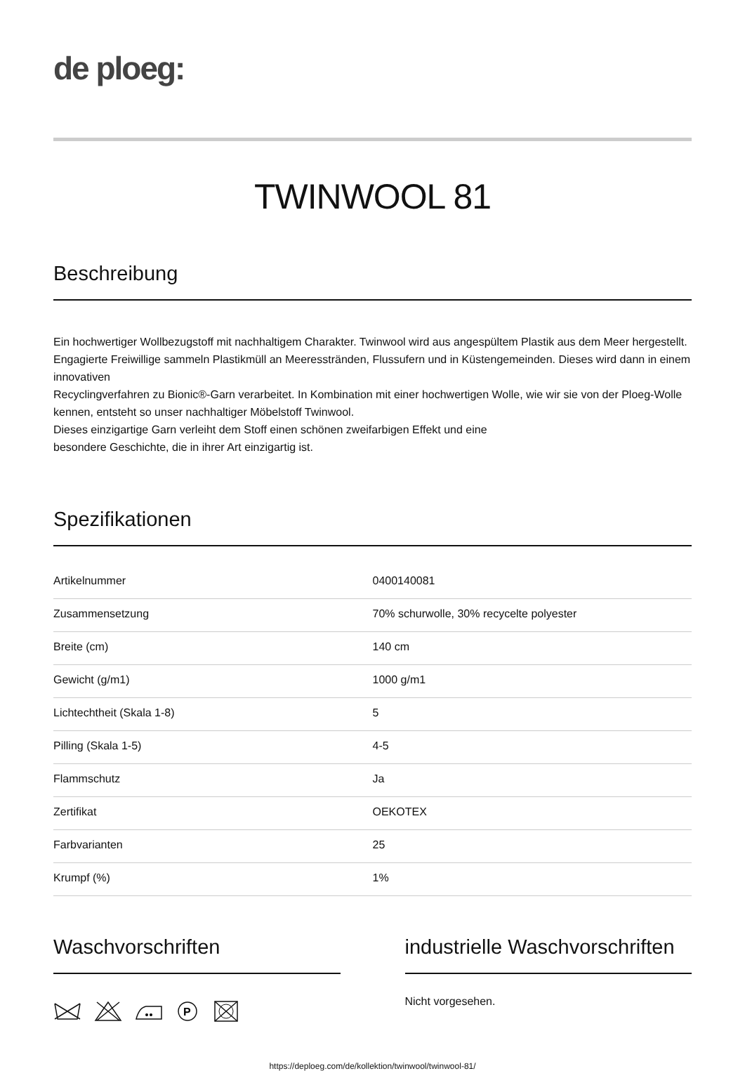de ploeg:
TWINWOOL 81
Beschreibung
Ein hochwertiger Wollbezugstoff mit nachhaltigem Charakter. Twinwool wird aus angespültem Plastik aus dem Meer hergestellt. Engagierte Freiwillige sammeln Plastikmüll an Meeresstränden, Flussufern und in Küstengemeinden. Dieses wird dann in einem innovativen
Recyclingverfahren zu Bionic®-Garn verarbeitet. In Kombination mit einer hochwertigen Wolle, wie wir sie von der Ploeg-Wolle kennen, entsteht so unser nachhaltiger Möbelstoff Twinwool.
Dieses einzigartige Garn verleiht dem Stoff einen schönen zweifarbigen Effekt und eine
besondere Geschichte, die in ihrer Art einzigartig ist.
Spezifikationen
| Artikelnummer | 0400140081 |
| Zusammensetzung | 70% schurwolle, 30% recycelte polyester |
| Breite (cm) | 140 cm |
| Gewicht (g/m1) | 1000 g/m1 |
| Lichtechtheit (Skala 1-8) | 5 |
| Pilling (Skala 1-5) | 4-5 |
| Flammschutz | Ja |
| Zertifikat | OEKOTEX |
| Farbvarianten | 25 |
| Krumpf (%) | 1% |
Waschvorschriften
P
industrielle Waschvorschriften
Nicht vorgesehen.
https://deploeg.com/de/kollektion/twinwool/twinwool-81/